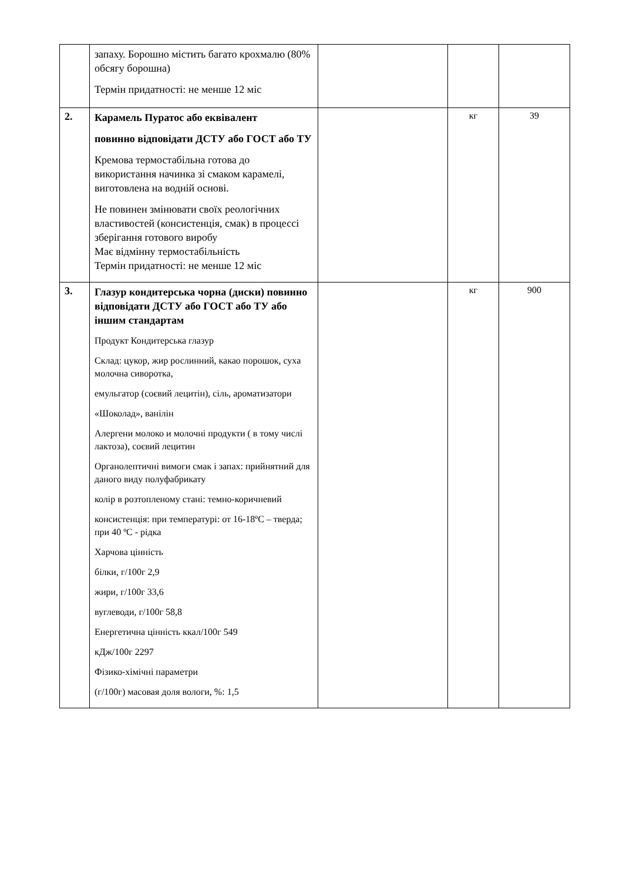| | запаху. Борошно містить багато крохмалю (80% обсягу борошна) Термін придатності: не менше 12 міс | | | |
| 2. | Карамель Пуратос або еквівалент повинно відповідати ДСТУ або ГОСТ або ТУ Кремова термостабільна готова до використання начинка зі смаком карамелі, виготовлена на водній основі. Не повинен змінювати своїх реологічних властивостей (консистенція, смак) в процессі зберігання готового виробу Має відмінну термостабільність Термін придатності: не менше 12 міс | | кг | 39 |
| 3. | Глазур кондитерська чорна (диски) повинно відповідати ДСТУ або ГОСТ або ТУ або іншим стандартам Продукт Кондитерська глазур Склад: цукор, жир рослинний, какао порошок, суха молочна сиворотка, емульгатор (соєвий лецитін), сіль, ароматизатори «Шоколад», ванілін Алергени молоко и молочні продукти ( в тому числі лактоза), соєвий лецитин Органолептичні вимоги смак і запах: прийнятний для даного виду полуфабрикату колір в розтопленому стані: темно-коричневий консистенція: при температурі: от 16-18ºC – тверда; при 40 ºC - рідка Харчова цінність білки, г/100г 2,9 жири, г/100г 33,6 вуглеводи, г/100г 58,8 Енергетична цінність ккал/100г 549 кДж/100г 2297 Фізико-хімічні параметри (г/100г) масовая доля вологи, %: 1,5 | | кг | 900 |